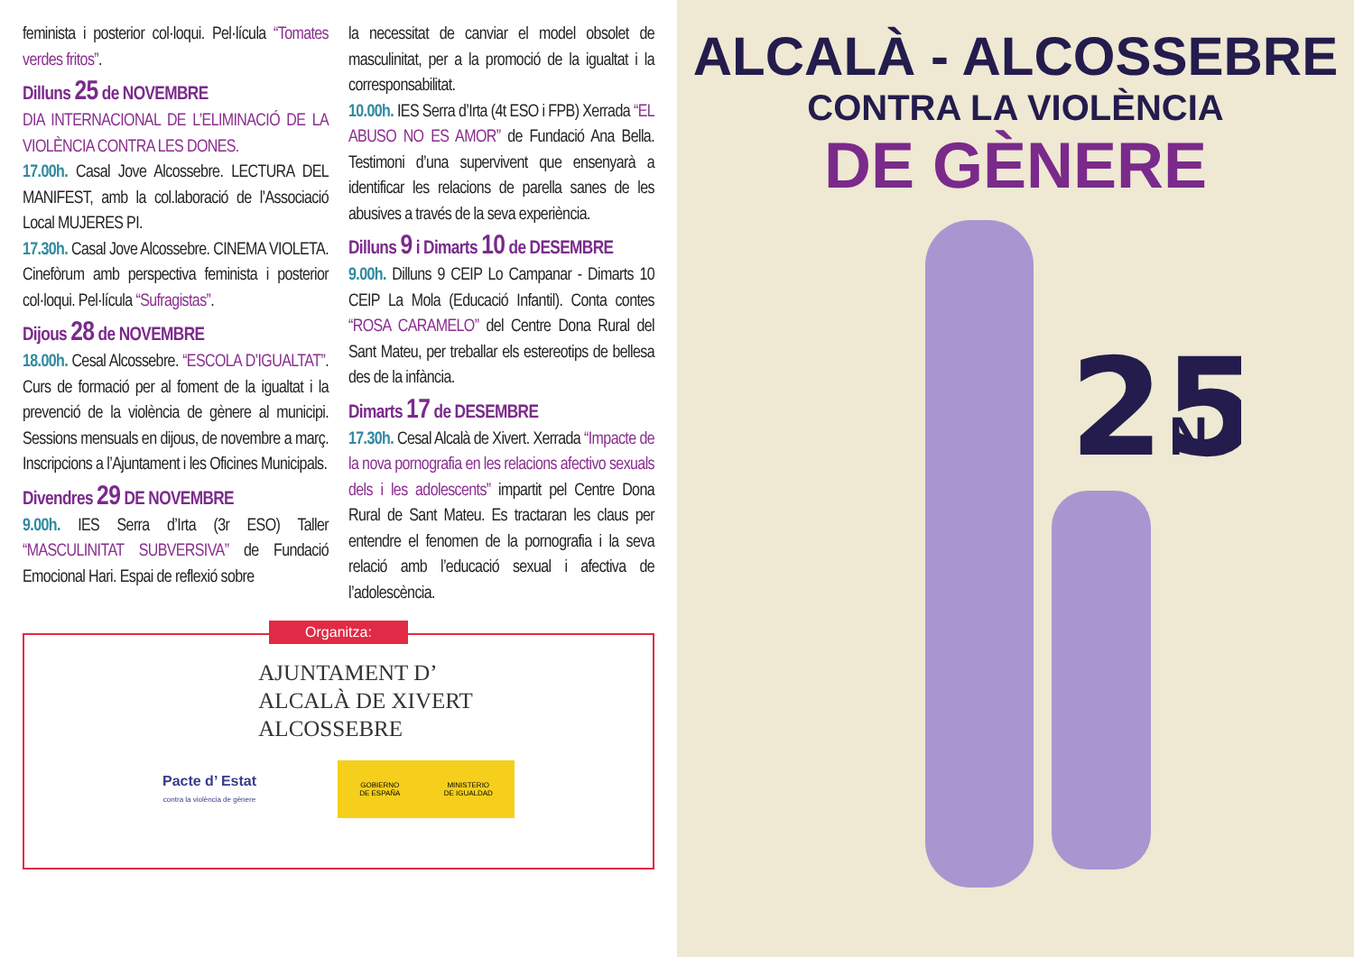feminista i posterior col·loqui. Pel·lícula “Tomates verdes fritos”.
Dilluns 25 de NOVEMBRE
DIA INTERNACIONAL DE L’ELIMINACIÓ DE LA VIOLÈNCIA CONTRA LES DONES.
17.00h. Casal Jove Alcossebre. LECTURA DEL MANIFEST, amb la col.laboració de l’Associació Local MUJERES PI.
17.30h. Casal Jove Alcossebre. CINEMA VIOLETA. Cinefòrum amb perspectiva feminista i posterior col·loqui. Pel·lícula “Sufragistas”.
Dijous 28 de NOVEMBRE
18.00h. Cesal Alcossebre. “ESCOLA D’IGUALTAT”. Curs de formació per al foment de la igualtat i la prevenció de la violència de gènere al municipi. Sessions mensuals en dijous, de novembre a març. Inscripcions a l’Ajuntament i les Oficines Municipals.
Divendres 29 DE NOVEMBRE
9.00h. IES Serra d’Irta (3r ESO) Taller “MASCULINITAT SUBVERSIVA” de Fundació Emocional Hari. Espai de reflexió sobre
la necessitat de canviar el model obsolet de masculinitat, per a la promoció de la igualtat i la corresponsabilitat.
10.00h. IES Serra d’Irta (4t ESO i FPB) Xerrada “EL ABUSO NO ES AMOR” de Fundació Ana Bella. Testimoni d’una supervivent que ensenyarà a identificar les relacions de parella sanes de les abusives a través de la seva experiència.
Dilluns 9 i Dimarts 10 de DESEMBRE
9.00h. Dilluns 9 CEIP Lo Campanar - Dimarts 10 CEIP La Mola (Educació Infantil). Conta contes “ROSA CARAMELO” del Centre Dona Rural del Sant Mateu, per treballar els estereotips de bellesa des de la infància.
Dimarts 17 de DESEMBRE
17.30h. Cesal Alcalà de Xivert. Xerrada “Impacte de la nova pornografia en les relacions afectivo sexuals dels i les adolescents” impartit pel Centre Dona Rural de Sant Mateu. Es tractaran les claus per entendre el fenomen de la pornografia i la seva relació amb l’educació sexual i afectiva de l’adolescència.
Organitza:
AJUNTAMENT D’
ALCALÀ DE XIVERT
ALCOSSEBRE
Pacte d’ Estat
contra la violència de gènere
GOBIERNO
DE ESPAÑA MINISTERIO
DE IGUALDAD
ALCALÀ - ALCOSSEBRE
CONTRA LA VIOLÈNCIA
DE GÈNERE
25
N